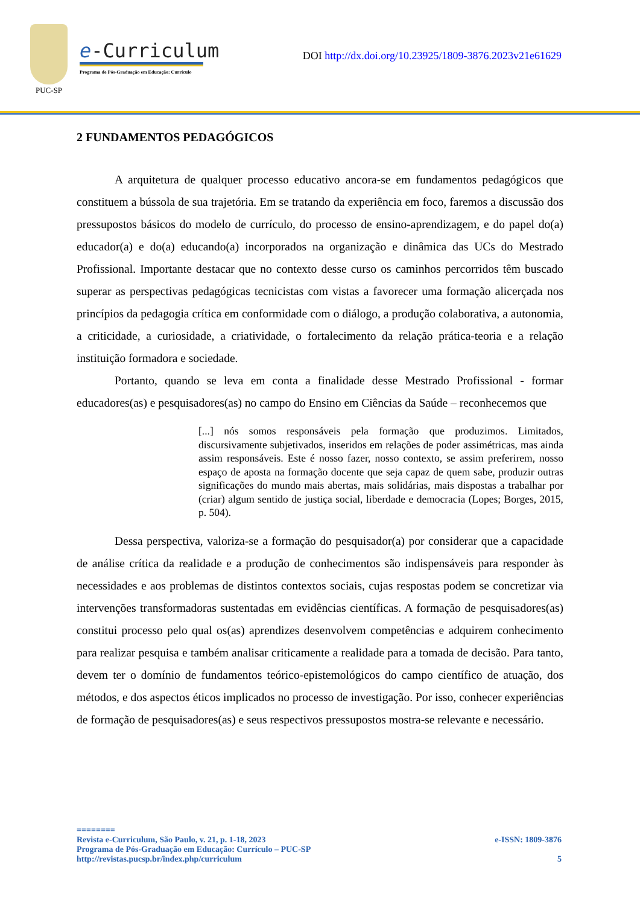PUC-SP
e-Curriculum
Programa de Pós-Graduação em Educação: Currículo
DOI http://dx.doi.org/10.23925/1809-3876.2023v21e61629
2 FUNDAMENTOS PEDAGÓGICOS
A arquitetura de qualquer processo educativo ancora-se em fundamentos pedagógicos que constituem a bússola de sua trajetória. Em se tratando da experiência em foco, faremos a discussão dos pressupostos básicos do modelo de currículo, do processo de ensino-aprendizagem, e do papel do(a) educador(a) e do(a) educando(a) incorporados na organização e dinâmica das UCs do Mestrado Profissional. Importante destacar que no contexto desse curso os caminhos percorridos têm buscado superar as perspectivas pedagógicas tecnicistas com vistas a favorecer uma formação alicerçada nos princípios da pedagogia crítica em conformidade com o diálogo, a produção colaborativa, a autonomia, a criticidade, a curiosidade, a criatividade, o fortalecimento da relação prática-teoria e a relação instituição formadora e sociedade.
Portanto, quando se leva em conta a finalidade desse Mestrado Profissional - formar educadores(as) e pesquisadores(as) no campo do Ensino em Ciências da Saúde – reconhecemos que
[...] nós somos responsáveis pela formação que produzimos. Limitados, discursivamente subjetivados, inseridos em relações de poder assimétricas, mas ainda assim responsáveis. Este é nosso fazer, nosso contexto, se assim preferirem, nosso espaço de aposta na formação docente que seja capaz de quem sabe, produzir outras significações do mundo mais abertas, mais solidárias, mais dispostas a trabalhar por (criar) algum sentido de justiça social, liberdade e democracia (Lopes; Borges, 2015, p. 504).
Dessa perspectiva, valoriza-se a formação do pesquisador(a) por considerar que a capacidade de análise crítica da realidade e a produção de conhecimentos são indispensáveis para responder às necessidades e aos problemas de distintos contextos sociais, cujas respostas podem se concretizar via intervenções transformadoras sustentadas em evidências científicas. A formação de pesquisadores(as) constitui processo pelo qual os(as) aprendizes desenvolvem competências e adquirem conhecimento para realizar pesquisa e também analisar criticamente a realidade para a tomada de decisão. Para tanto, devem ter o domínio de fundamentos teórico-epistemológicos do campo científico de atuação, dos métodos, e dos aspectos éticos implicados no processo de investigação. Por isso, conhecer experiências de formação de pesquisadores(as) e seus respectivos pressupostos mostra-se relevante e necessário.
========
Revista e-Curriculum, São Paulo, v. 21, p. 1-18, 2023 e-ISSN: 1809-3876
Programa de Pós-Graduação em Educação: Currículo – PUC-SP
http://revistas.pucsp.br/index.php/curriculum 5